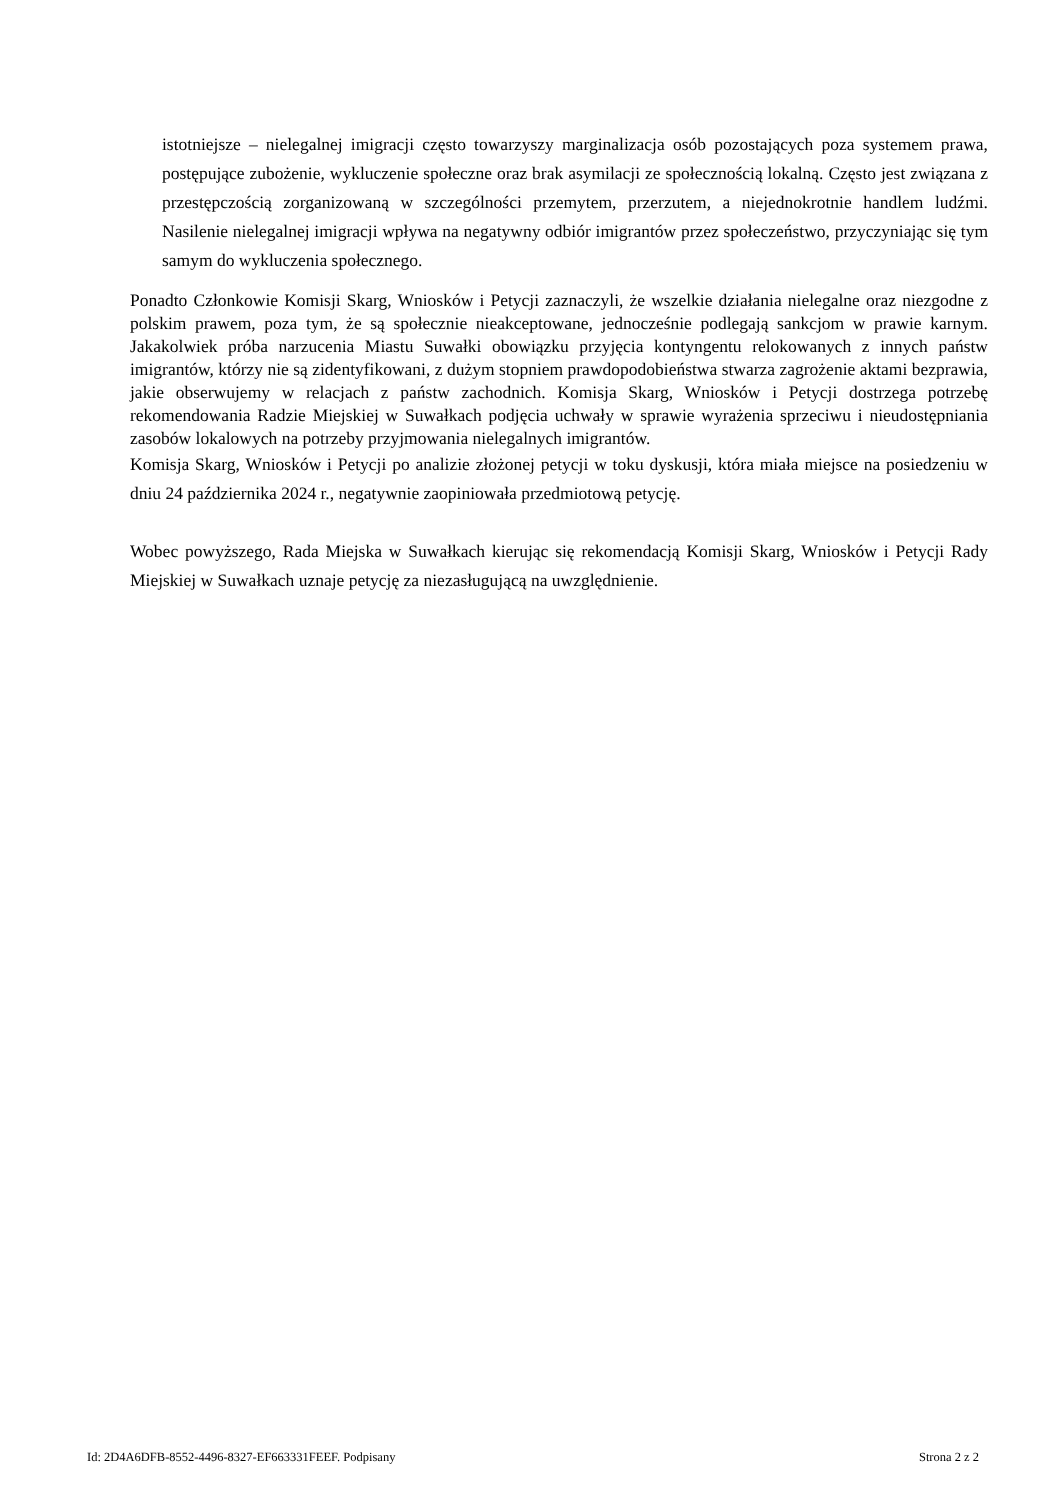istotniejsze – nielegalnej imigracji często towarzyszy marginalizacja osób pozostających poza systemem prawa, postępujące zubożenie, wykluczenie społeczne oraz brak asymilacji ze społecznością lokalną. Często jest związana z przestępczością zorganizowaną w szczególności przemytem, przerzutem, a niejednokrotnie handlem ludźmi. Nasilenie nielegalnej imigracji wpływa na negatywny odbiór imigrantów przez społeczeństwo, przyczyniając się tym samym do wykluczenia społecznego.
Ponadto Członkowie Komisji Skarg, Wniosków i Petycji zaznaczyli, że wszelkie działania nielegalne oraz niezgodne z polskim prawem, poza tym, że są społecznie nieakceptowane, jednocześnie podlegają sankcjom w prawie karnym. Jakakolwiek próba narzucenia Miastu Suwałki obowiązku przyjęcia kontyngentu relokowanych z innych państw imigrantów, którzy nie są zidentyfikowani, z dużym stopniem prawdopodobieństwa stwarza zagrożenie aktami bezprawia, jakie obserwujemy w relacjach z państw zachodnich. Komisja Skarg, Wniosków i Petycji dostrzega potrzebę rekomendowania Radzie Miejskiej w Suwałkach podjęcia uchwały w sprawie wyrażenia sprzeciwu i nieudostępniania zasobów lokalowych na potrzeby przyjmowania nielegalnych imigrantów.
Komisja Skarg, Wniosków i Petycji po analizie złożonej petycji w toku dyskusji, która miała miejsce na posiedzeniu w dniu 24 października 2024 r., negatywnie zaopiniowała przedmiotową petycję.
Wobec powyższego, Rada Miejska w Suwałkach kierując się rekomendacją Komisji Skarg, Wniosków i Petycji Rady Miejskiej w Suwałkach uznaje petycję za niezasługującą na uwzględnienie.
Id: 2D4A6DFB-8552-4496-8327-EF663331FEEF. Podpisany Strona 2 z 2